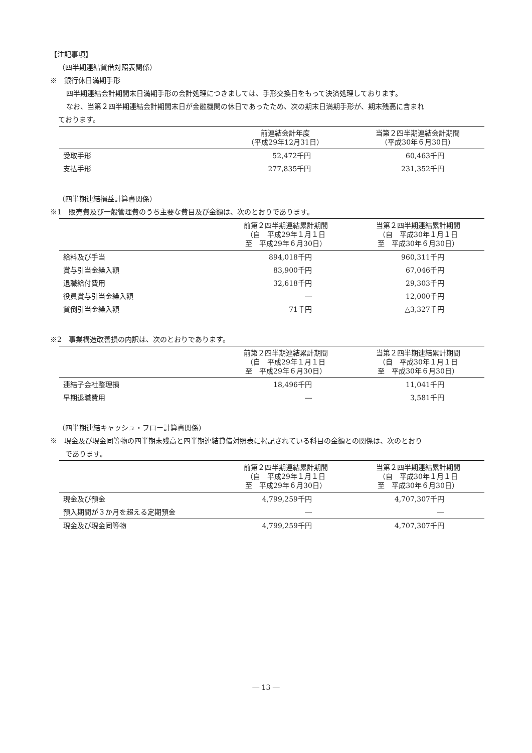【注記事項】
（四半期連結貸借対照表関係）
※　銀行休日満期手形
四半期連結会計期間末日満期手形の会計処理につきましては、手形交換日をもって決済処理しております。
なお、当第２四半期連結会計期間末日が金融機関の休日であったため、次の期末日満期手形が、期末残高に含まれ
ております。
| | 前連結会計年度 （平成29年12月31日） | 当第２四半期連結会計期間 （平成30年６月30日） |
| --- | --- | --- |
| 受取手形 | 52,472千円 | 60,463千円 |
| 支払手形 | 277,835千円 | 231,352千円 |
（四半期連結損益計算書関係）
※1　販売費及び一般管理費のうち主要な費目及び金額は、次のとおりであります。
| | 前第２四半期連結累計期間 （自 平成29年１月１日 至 平成29年６月30日） | 当第２四半期連結累計期間 （自 平成30年１月１日 至 平成30年６月30日） |
| --- | --- | --- |
| 給料及び手当 | 894,018千円 | 960,311千円 |
| 賞与引当金繰入額 | 83,900千円 | 67,046千円 |
| 退職給付費用 | 32,618千円 | 29,303千円 |
| 役員賞与引当金繰入額 | ― | 12,000千円 |
| 貸倒引当金繰入額 | 71千円 | △3,327千円 |
※2　事業構造改善損の内訳は、次のとおりであります。
| | 前第２四半期連結累計期間 （自 平成29年１月１日 至 平成29年６月30日） | 当第２四半期連結累計期間 （自 平成30年１月１日 至 平成30年６月30日） |
| --- | --- | --- |
| 連結子会社整理損 | 18,496千円 | 11,041千円 |
| 早期退職費用 | ― | 3,581千円 |
（四半期連結キャッシュ・フロー計算書関係）
※　現金及び現金同等物の四半期末残高と四半期連結貸借対照表に掲記されている科目の金額との関係は、次のとおり
　であります。
| | 前第２四半期連結累計期間 （自 平成29年１月１日 至 平成29年６月30日） | 当第２四半期連結累計期間 （自 平成30年１月１日 至 平成30年６月30日） |
| --- | --- | --- |
| 現金及び預金 | 4,799,259千円 | 4,707,307千円 |
| 預入期間が３か月を超える定期預金 | ― | ― |
| 現金及び現金同等物 | 4,799,259千円 | 4,707,307千円 |
― 13 ―